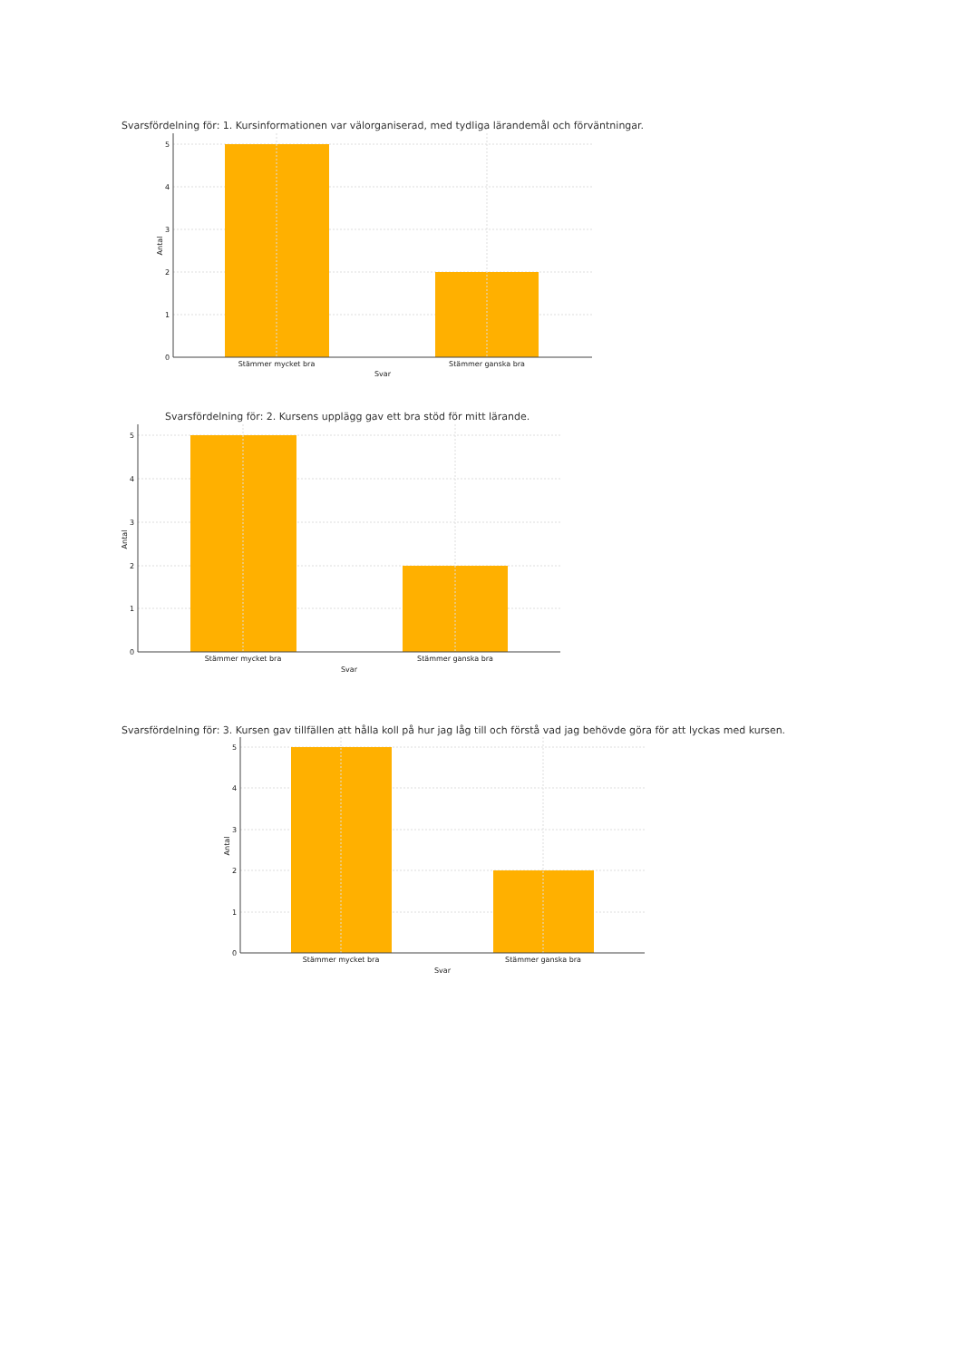Svarsfördelning för: 1. Kursinformationen var välorganiserad, med tydliga lärandemål och förväntningar.
5
4
3
2
1
0
Stämmer mycket bra
Stämmer ganska bra
Svar
Antal
Svarsfördelning för: 2. Kursens upplägg gav ett bra stöd för mitt lärande.
5
4
3
2
1
0
Stämmer mycket bra
Stämmer ganska bra
Svar
Antal
Svarsfördelning för: 3. Kursen gav tillfällen att hålla koll på hur jag låg till och förstå vad jag behövde göra för att lyckas med kursen.
5
4
3
2
1
0
Stämmer mycket bra
Stämmer ganska bra
Svar
Antal